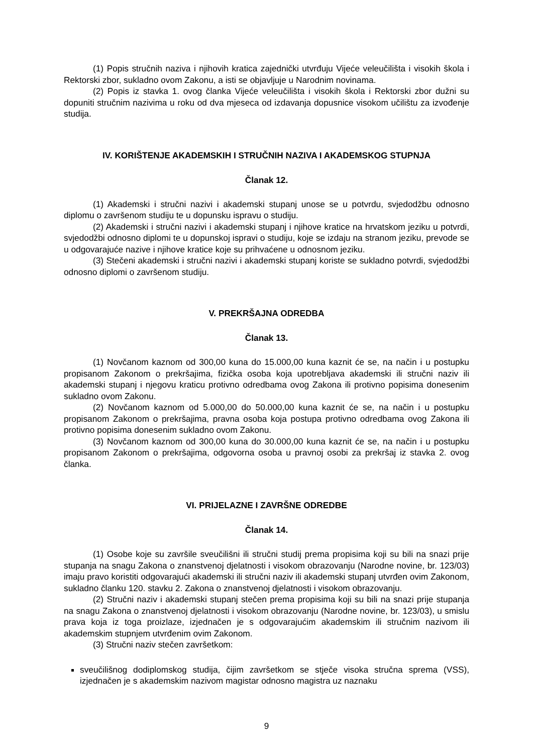(1) Popis stručnih naziva i njihovih kratica zajednički utvrđuju Vijeće veleučilišta i visokih škola i Rektorski zbor, sukladno ovom Zakonu, a isti se objavljuje u Narodnim novinama.
(2) Popis iz stavka 1. ovog članka Vijeće veleučilišta i visokih škola i Rektorski zbor dužni su dopuniti stručnim nazivima u roku od dva mjeseca od izdavanja dopusnice visokom učilištu za izvođenje studija.
IV. KORIŠTENJE AKADEMSKIH I STRUČNIH NAZIVA I AKADEMSKOG STUPNJA
Članak 12.
(1) Akademski i stručni nazivi i akademski stupanj unose se u potvrdu, svjedodžbu odnosno diplomu o završenom studiju te u dopunsku ispravu o studiju.
(2) Akademski i stručni nazivi i akademski stupanj i njihove kratice na hrvatskom jeziku u potvrdi, svjedodžbi odnosno diplomi te u dopunskoj ispravi o studiju, koje se izdaju na stranom jeziku, prevode se u odgovarajuće nazive i njihove kratice koje su prihvaćene u odnosnom jeziku.
(3) Stečeni akademski i stručni nazivi i akademski stupanj koriste se sukladno potvrdi, svjedodžbi odnosno diplomi o završenom studiju.
V. PREKRŠAJNA ODREDBA
Članak 13.
(1) Novčanom kaznom od 300,00 kuna do 15.000,00 kuna kaznit će se, na način i u postupku propisanom Zakonom o prekršajima, fizička osoba koja upotrebljava akademski ili stručni naziv ili akademski stupanj i njegovu kraticu protivno odredbama ovog Zakona ili protivno popisima donesenim sukladno ovom Zakonu.
(2) Novčanom kaznom od 5.000,00 do 50.000,00 kuna kaznit će se, na način i u postupku propisanom Zakonom o prekršajima, pravna osoba koja postupa protivno odredbama ovog Zakona ili protivno popisima donesenim sukladno ovom Zakonu.
(3) Novčanom kaznom od 300,00 kuna do 30.000,00 kuna kaznit će se, na način i u postupku propisanom Zakonom o prekršajima, odgovorna osoba u pravnoj osobi za prekršaj iz stavka 2. ovog članka.
VI. PRIJELAZNE I ZAVRŠNE ODREDBE
Članak 14.
(1) Osobe koje su završile sveučilišni ili stručni studij prema propisima koji su bili na snazi prije stupanja na snagu Zakona o znanstvenoj djelatnosti i visokom obrazovanju (Narodne novine, br. 123/03) imaju pravo koristiti odgovarajući akademski ili stručni naziv ili akademski stupanj utvrđen ovim Zakonom, sukladno članku 120. stavku 2. Zakona o znanstvenoj djelatnosti i visokom obrazovanju.
(2) Stručni naziv i akademski stupanj stečen prema propisima koji su bili na snazi prije stupanja na snagu Zakona o znanstvenoj djelatnosti i visokom obrazovanju (Narodne novine, br. 123/03), u smislu prava koja iz toga proizlaze, izjednačen je s odgovarajućim akademskim ili stručnim nazivom ili akademskim stupnjem utvrđenim ovim Zakonom.
(3) Stručni naziv stečen završetkom:
sveučilišnog dodiplomskog studija, čijim završetkom se stječe visoka stručna sprema (VSS), izjednačen je s akademskim nazivom magistar odnosno magistra uz naznaku
9